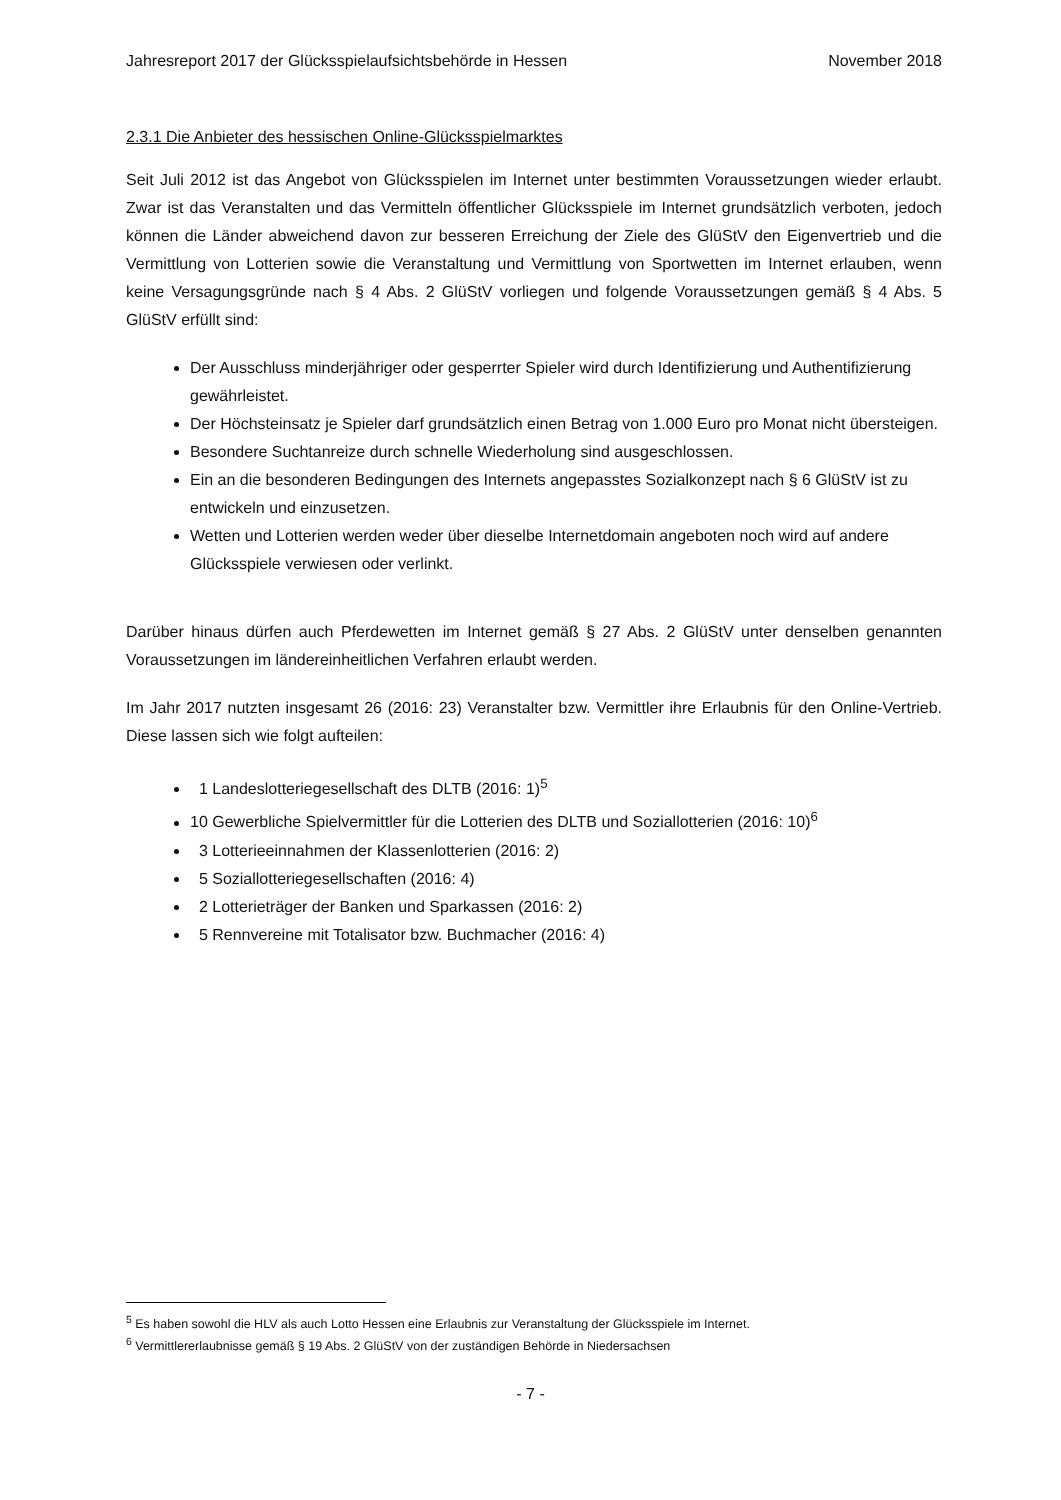Jahresreport 2017 der Glücksspielaufsichtsbehörde in Hessen November 2018
2.3.1 Die Anbieter des hessischen Online-Glücksspielmarktes
Seit Juli 2012 ist das Angebot von Glücksspielen im Internet unter bestimmten Voraussetzungen wieder erlaubt. Zwar ist das Veranstalten und das Vermitteln öffentlicher Glücksspiele im Internet grundsätzlich verboten, jedoch können die Länder abweichend davon zur besseren Erreichung der Ziele des GlüStV den Eigenvertrieb und die Vermittlung von Lotterien sowie die Veranstaltung und Vermittlung von Sportwetten im Internet erlauben, wenn keine Versagungsgründe nach § 4 Abs. 2 GlüStV vorliegen und folgende Voraussetzungen gemäß § 4 Abs. 5 GlüStV erfüllt sind:
Der Ausschluss minderjähriger oder gesperrter Spieler wird durch Identifizierung und Authentifizierung gewährleistet.
Der Höchsteinsatz je Spieler darf grundsätzlich einen Betrag von 1.000 Euro pro Monat nicht übersteigen.
Besondere Suchtanreize durch schnelle Wiederholung sind ausgeschlossen.
Ein an die besonderen Bedingungen des Internets angepasstes Sozialkonzept nach § 6 GlüStV ist zu entwickeln und einzusetzen.
Wetten und Lotterien werden weder über dieselbe Internetdomain angeboten noch wird auf andere Glücksspiele verwiesen oder verlinkt.
Darüber hinaus dürfen auch Pferdewetten im Internet gemäß § 27 Abs. 2 GlüStV unter denselben genannten Voraussetzungen im ländereinheitlichen Verfahren erlaubt werden.
Im Jahr 2017 nutzten insgesamt 26 (2016: 23) Veranstalter bzw. Vermittler ihre Erlaubnis für den Online-Vertrieb. Diese lassen sich wie folgt aufteilen:
1 Landeslotteriegesellschaft des DLTB (2016: 1)<sup>5</sup>
10 Gewerbliche Spielvermittler für die Lotterien des DLTB und Soziallotterien (2016: 10)<sup>6</sup>
3 Lotterieeinnahmen der Klassenlotterien (2016: 2)
5 Soziallotteriegesellschaften (2016: 4)
2 Lotterieträger der Banken und Sparkassen (2016: 2)
5 Rennvereine mit Totalisator bzw. Buchmacher (2016: 4)
<sup>5</sup> Es haben sowohl die HLV als auch Lotto Hessen eine Erlaubnis zur Veranstaltung der Glücksspiele im Internet.
<sup>6</sup> Vermittlererlaubnisse gemäß § 19 Abs. 2 GlüStV von der zuständigen Behörde in Niedersachsen
- 7 -